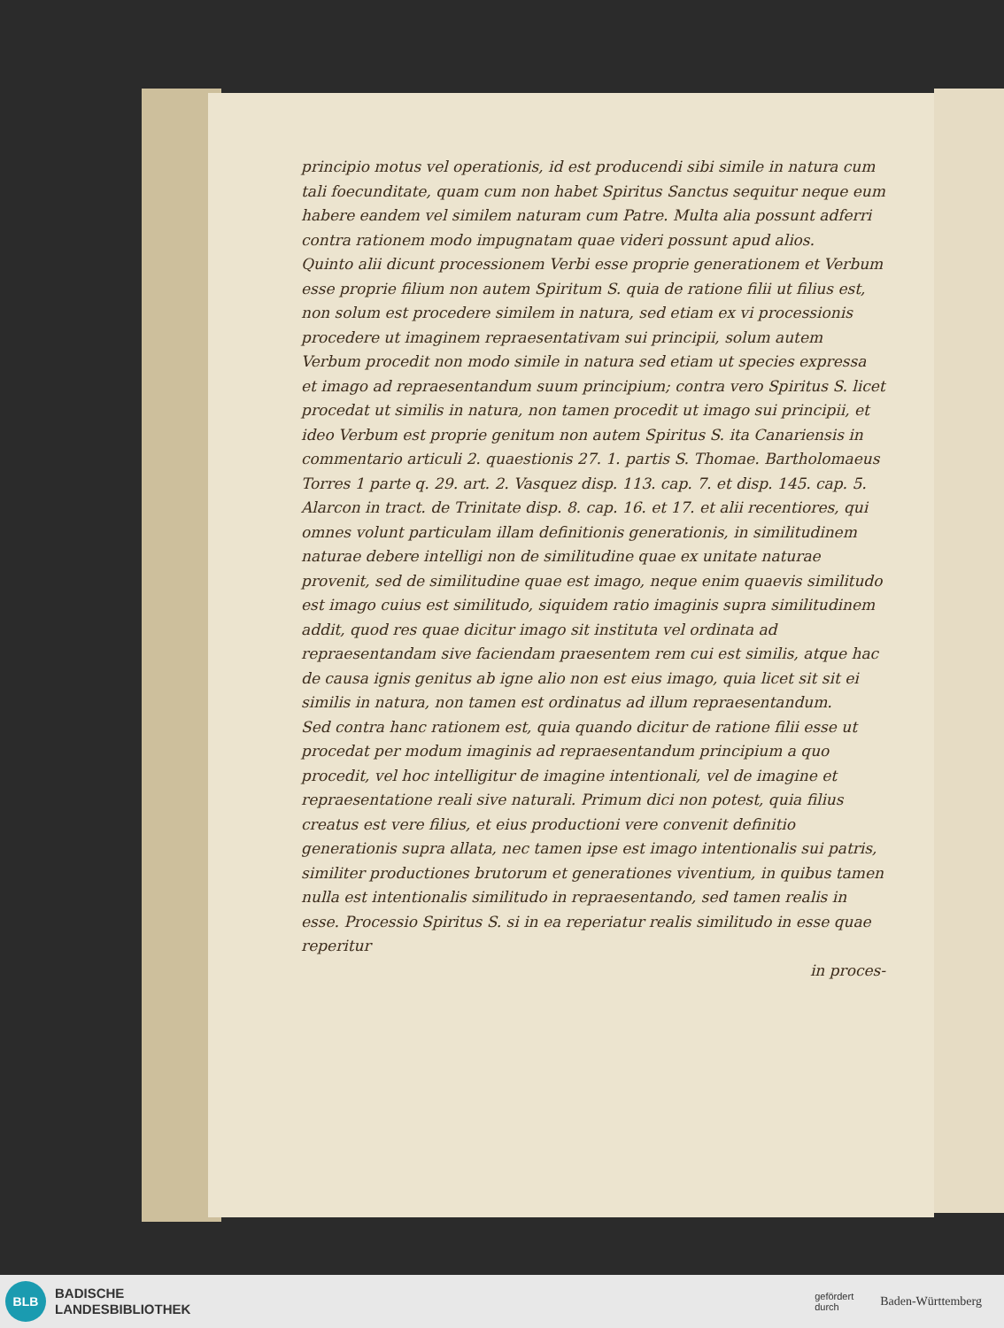principio motus vel operationis, id est producendi sibi simile in natura cum tali foecunditate, quam cum non habet Spiritus Sanctus sequitur neque eum habere eandem vel similem naturam cum Patre. Multa alia possunt adferri contra rationem modo impugnatam quae videri possunt apud alios.
Quinto alii dicunt processionem Verbi esse proprie generationem et Verbum esse proprie filium non autem Spiritum S. quia de ratione filii ut filius est, non solum est procedere similem in natura, sed etiam ex vi processionis procedere ut imaginem repraesentativam sui principii, solum autem Verbum procedit non modo simile in natura sed etiam ut species expressa et imago ad repraesentandum suum principium; contra vero Spiritus S. licet procedat ut similis in natura, non tamen procedit ut imago sui principii, et ideo Verbum est proprie genitum non autem Spiritus S. ita Canariensis in commentario articuli 2. quaestionis 27. 1. partis S. Thomae. Bartholomaeus Torres 1 parte q. 29. art. 2. Vasquez disp. 113. cap. 7. et disp. 145. cap. 5. Alarcon in tract. de Trinitate disp. 8. cap. 16. et 17. et alii recentiores, qui omnes volunt particulam illam definitionis generationis, in similitudinem naturae debere intelligi non de similitudine quae ex unitate naturae provenit, sed de similitudine quae est imago, neque enim quaevis similitudo est imago cuius est similitudo, siquidem ratio imaginis supra similitudinem addit, quod res quae dicitur imago sit instituta vel ordinata ad repraesentandam sive faciendam praesentem rem cui est similis, atque hac de causa ignis genitus ab igne alio non est eius imago, quia licet sit sit ei similis in natura, non tamen est ordinatus ad illum repraesentandum.
Sed contra hanc rationem est, quia quando dicitur de ratione filii esse ut procedat per modum imaginis ad repraesentandum principium a quo procedit, vel hoc intelligitur de imagine intentionali, vel de imagine et repraesentatione reali sive naturali. Primum dici non potest, quia filius creatus est vere filius, et eius productioni vere convenit definitio generationis supra allata, nec tamen ipse est imago intentionalis sui patris, similiter productiones brutorum et generationes viventium, in quibus tamen nulla est intentionalis similitudo in repraesentando, sed tamen realis in esse. Processio Spiritus S. si in ea reperiatur realis similitudo in esse quae reperitur
in proces-
BLB
BADISCHE
LANDESBIBLIOTHEK
gefördert
durch Baden-Württemberg